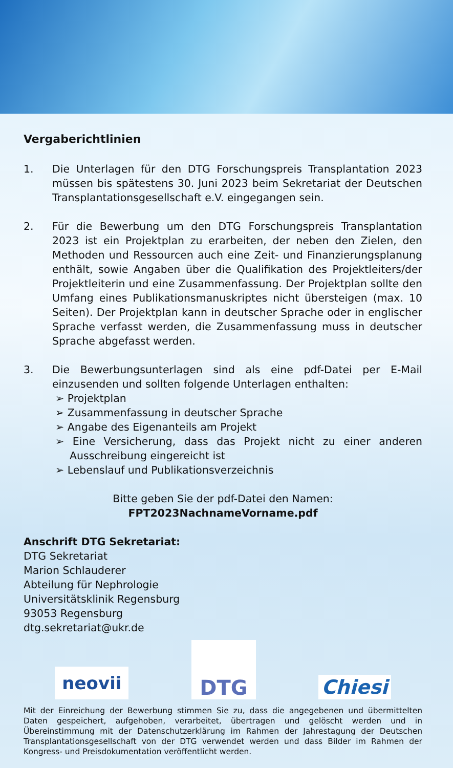Vergaberichtlinien
1. Die Unterlagen für den DTG Forschungspreis Transplantation 2023 müssen bis spätestens 30. Juni 2023 beim Sekretariat der Deutschen Transplantationsgesellschaft e.V. eingegangen sein.
2. Für die Bewerbung um den DTG Forschungspreis Transplantation 2023 ist ein Projektplan zu erarbeiten, der neben den Zielen, den Methoden und Ressourcen auch eine Zeit- und Finanzierungsplanung enthält, sowie Angaben über die Qualifikation des Projektleiters/der Projektleiterin und eine Zusammenfassung. Der Projektplan sollte den Umfang eines Publikationsmanuskriptes nicht übersteigen (max. 10 Seiten). Der Projektplan kann in deutscher Sprache oder in englischer Sprache verfasst werden, die Zusammenfassung muss in deutscher Sprache abgefasst werden.
3. Die Bewerbungsunterlagen sind als eine pdf-Datei per E-Mail einzusenden und sollten folgende Unterlagen enthalten:
➢ Projektplan
➢ Zusammenfassung in deutscher Sprache
➢ Angabe des Eigenanteils am Projekt
➢ Eine Versicherung, dass das Projekt nicht zu einer anderen Ausschreibung eingereicht ist
➢ Lebenslauf und Publikationsverzeichnis
Bitte geben Sie der pdf-Datei den Namen:
FPT2023NachnameVorname.pdf
Anschrift DTG Sekretariat:
DTG Sekretariat
Marion Schlauderer
Abteilung für Nephrologie
Universitätsklinik Regensburg
93053 Regensburg
dtg.sekretariat@ukr.de
neovii
DTG
Chiesi
Mit der Einreichung der Bewerbung stimmen Sie zu, dass die angegebenen und übermittelten Daten gespeichert, aufgehoben, verarbeitet, übertragen und gelöscht werden und in Übereinstimmung mit der Datenschutzerklärung im Rahmen der Jahrestagung der Deutschen Transplantationsgesellschaft von der DTG verwendet werden und dass Bilder im Rahmen der Kongress- und Preisdokumentation veröffentlicht werden.